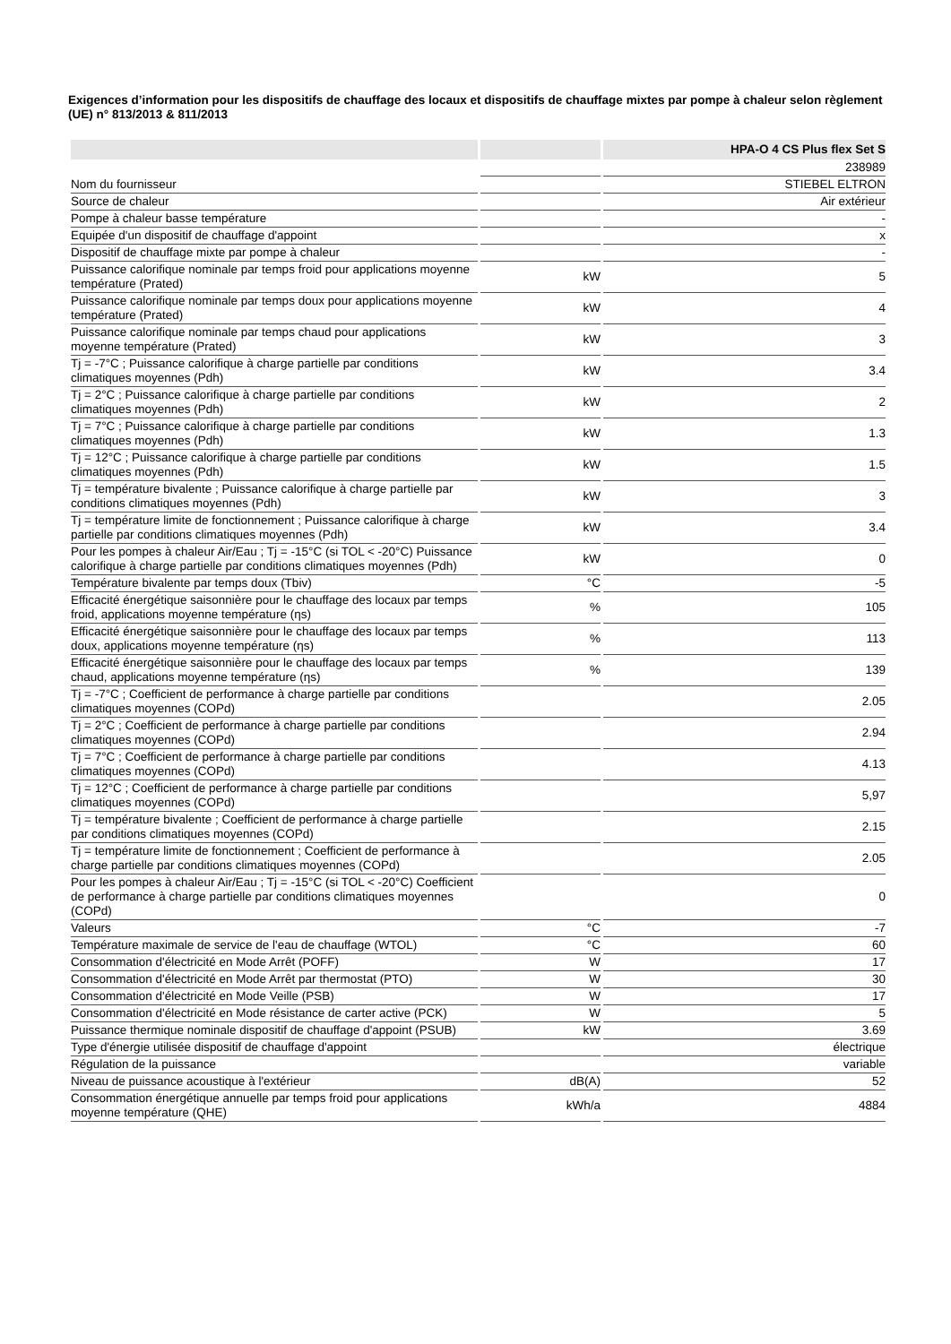Exigences d’information pour les dispositifs de chauffage des locaux et dispositifs de chauffage mixtes par pompe à chaleur selon règlement (UE) n° 813/2013 & 811/2013
| | | HPA-O 4 CS Plus flex Set S |
| --- | --- | --- |
| | | 238989 |
| Nom du fournisseur | | STIEBEL ELTRON |
| Source de chaleur | | Air extérieur |
| Pompe à chaleur basse température | | - |
| Equipée d'un dispositif de chauffage d'appoint | | x |
| Dispositif de chauffage mixte par pompe à chaleur | | - |
| Puissance calorifique nominale par temps froid pour applications moyenne température (Prated) | kW | 5 |
| Puissance calorifique nominale par temps doux pour applications moyenne température (Prated) | kW | 4 |
| Puissance calorifique nominale par temps chaud pour applications moyenne température (Prated) | kW | 3 |
| Tj = -7°C ; Puissance calorifique à charge partielle par conditions climatiques moyennes (Pdh) | kW | 3.4 |
| Tj = 2°C ; Puissance calorifique à charge partielle par conditions climatiques moyennes (Pdh) | kW | 2 |
| Tj = 7°C ; Puissance calorifique à charge partielle par conditions climatiques moyennes (Pdh) | kW | 1.3 |
| Tj = 12°C ; Puissance calorifique à charge partielle par conditions climatiques moyennes (Pdh) | kW | 1.5 |
| Tj = température bivalente ; Puissance calorifique à charge partielle par conditions climatiques moyennes (Pdh) | kW | 3 |
| Tj = température limite de fonctionnement ; Puissance calorifique à charge partielle par conditions climatiques moyennes (Pdh) | kW | 3.4 |
| Pour les pompes à chaleur Air/Eau ; Tj = -15°C (si TOL < -20°C) Puissance calorifique à charge partielle par conditions climatiques moyennes (Pdh) | kW | 0 |
| Température bivalente par temps doux (Tbiv) | °C | -5 |
| Efficacité énergétique saisonnière pour le chauffage des locaux par temps froid, applications moyenne température (ηs) | % | 105 |
| Efficacité énergétique saisonnière pour le chauffage des locaux par temps doux, applications moyenne température (ηs) | % | 113 |
| Efficacité énergétique saisonnière pour le chauffage des locaux par temps chaud, applications moyenne température (ηs) | % | 139 |
| Tj = -7°C ; Coefficient de performance à charge partielle par conditions climatiques moyennes (COPd) | | 2.05 |
| Tj = 2°C ; Coefficient de performance à charge partielle par conditions climatiques moyennes (COPd) | | 2.94 |
| Tj = 7°C ; Coefficient de performance à charge partielle par conditions climatiques moyennes (COPd) | | 4.13 |
| Tj = 12°C ; Coefficient de performance à charge partielle par conditions climatiques moyennes (COPd) | | 5,97 |
| Tj = température bivalente ; Coefficient de performance à charge partielle par conditions climatiques moyennes (COPd) | | 2.15 |
| Tj = température limite de fonctionnement ; Coefficient de performance à charge partielle par conditions climatiques moyennes (COPd) | | 2.05 |
| Pour les pompes à chaleur Air/Eau ; Tj = -15°C (si TOL < -20°C) Coefficient de performance à charge partielle par conditions climatiques moyennes (COPd) | | 0 |
| Valeurs | °C | -7 |
| Température maximale de service de l'eau de chauffage (WTOL) | °C | 60 |
| Consommation d'électricité en Mode Arrêt (POFF) | W | 17 |
| Consommation d'électricité en Mode Arrêt par thermostat (PTO) | W | 30 |
| Consommation d'électricité en Mode Veille (PSB) | W | 17 |
| Consommation d'électricité en Mode résistance de carter active (PCK) | W | 5 |
| Puissance thermique nominale dispositif de chauffage d'appoint (PSUB) | kW | 3.69 |
| Type d'énergie utilisée dispositif de chauffage d'appoint | | électrique |
| Régulation de la puissance | | variable |
| Niveau de puissance acoustique à l'extérieur | dB(A) | 52 |
| Consommation énergétique annuelle par temps froid pour applications moyenne température (QHE) | kWh/a | 4884 |